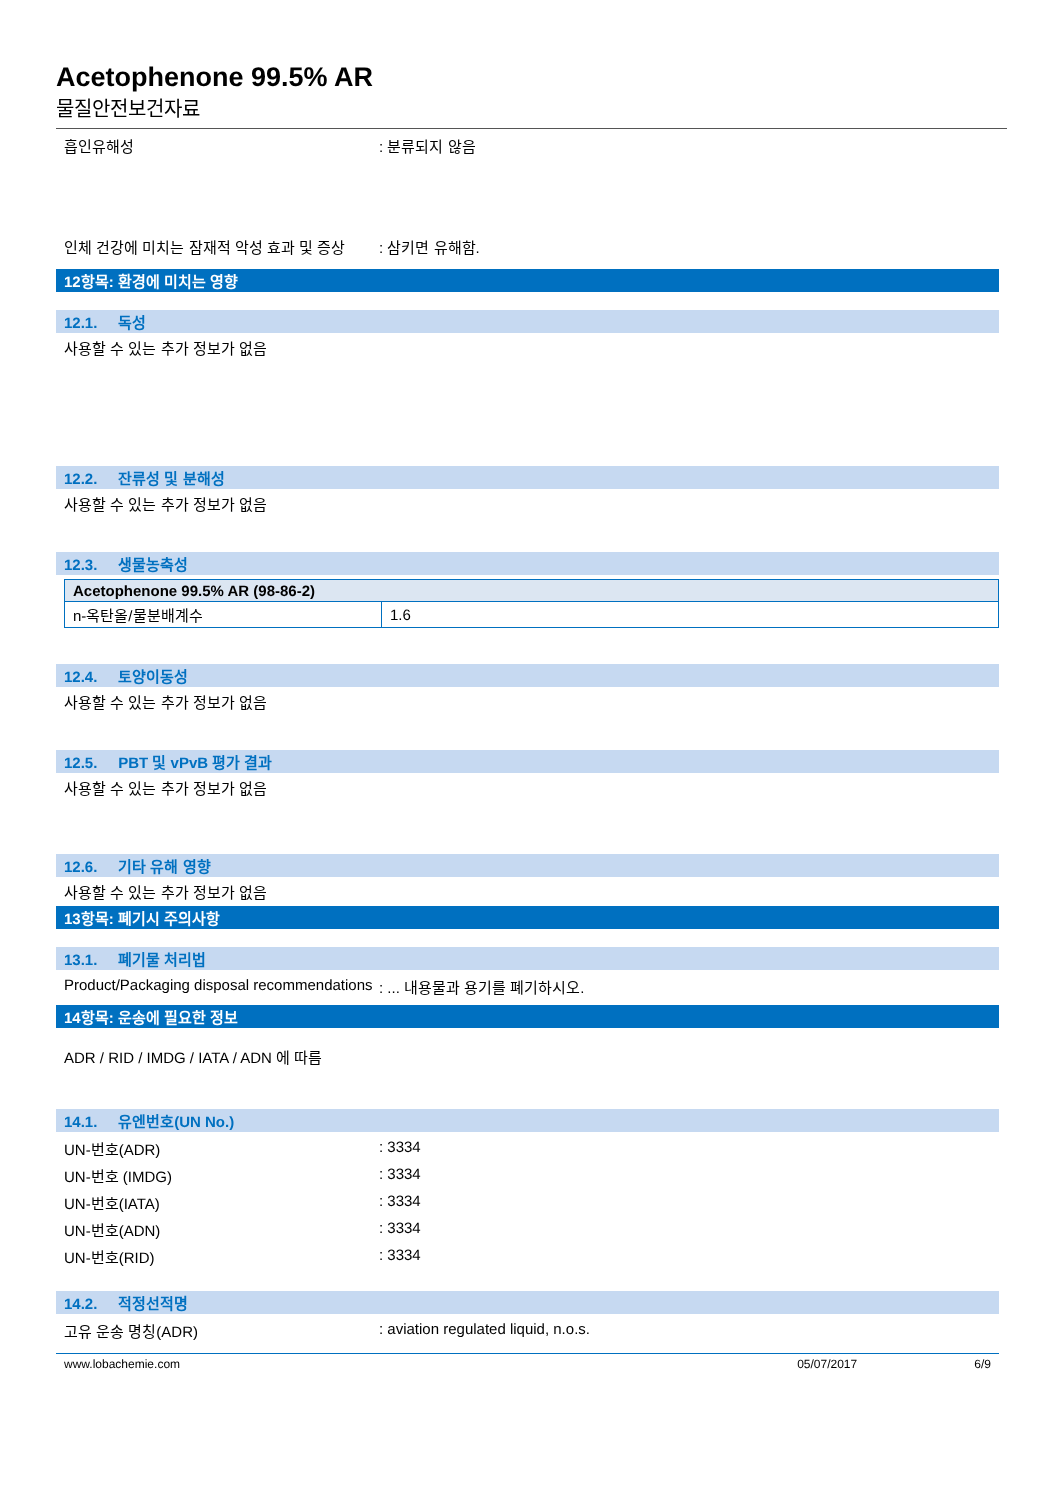Acetophenone 99.5% AR
물질안전보건자료
흡인유해성 : 분류되지 않음
인체 건강에 미치는 잠재적 악성 효과 및 증상
: 삼키면 유해함.
12항목: 환경에 미치는 영향
12.1. 독성
사용할 수 있는 추가 정보가 없음
12.2. 잔류성 및 분해성
사용할 수 있는 추가 정보가 없음
12.3. 생물농축성
| Acetophenone 99.5% AR (98-86-2) | |
| n-옥탄올/물분배계수 | 1.6 |
12.4. 토양이동성
사용할 수 있는 추가 정보가 없음
12.5. PBT 및 vPvB 평가 결과
사용할 수 있는 추가 정보가 없음
12.6. 기타 유해 영향
사용할 수 있는 추가 정보가 없음
13항목: 폐기시 주의사항
13.1. 폐기물 처리법
Product/Packaging disposal recommendations
: ... 내용물과 용기를 폐기하시오.
14항목: 운송에 필요한 정보
ADR / RID / IMDG / IATA / ADN 에 따름
14.1. 유엔번호(UN No.)
UN-번호(ADR) : 3334
UN-번호 (IMDG) : 3334
UN-번호(IATA) : 3334
UN-번호(ADN) : 3334
UN-번호(RID) : 3334
14.2. 적정선적명
고유 운송 명칭(ADR) : aviation regulated liquid, n.o.s.
www.lobachemie.com 05/07/2017 6/9